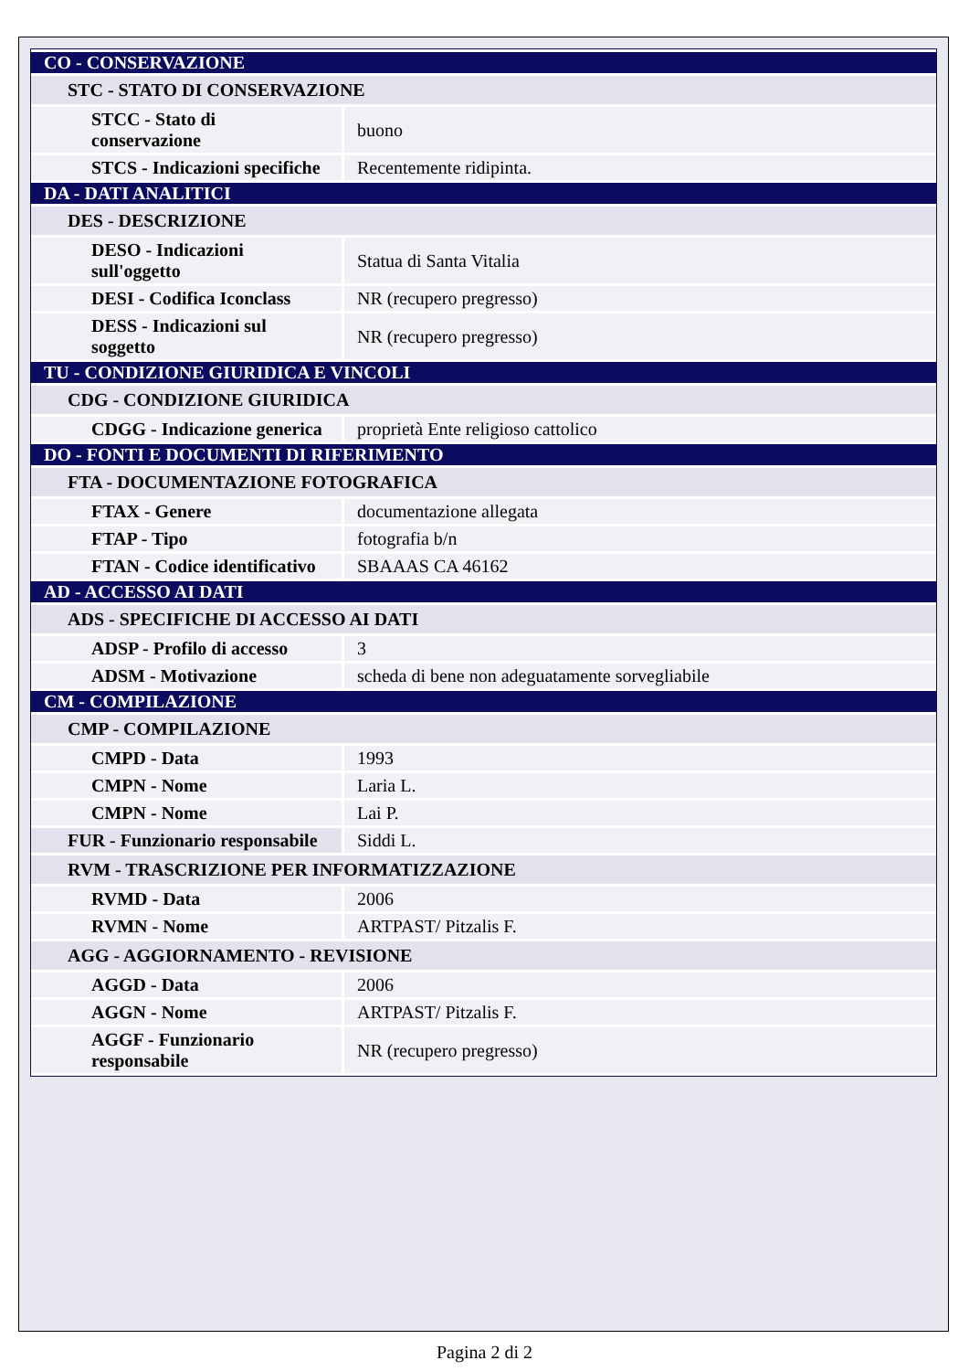| CO - CONSERVAZIONE | |
| STC - STATO DI CONSERVAZIONE | |
| STCC - Stato di conservazione | buono |
| STCS - Indicazioni specifiche | Recentemente ridipinta. |
| DA - DATI ANALITICI | |
| DES - DESCRIZIONE | |
| DESO - Indicazioni sull'oggetto | Statua di Santa Vitalia |
| DESI - Codifica Iconclass | NR (recupero pregresso) |
| DESS - Indicazioni sul soggetto | NR (recupero pregresso) |
| TU - CONDIZIONE GIURIDICA E VINCOLI | |
| CDG - CONDIZIONE GIURIDICA | |
| CDGG - Indicazione generica | proprietà Ente religioso cattolico |
| DO - FONTI E DOCUMENTI DI RIFERIMENTO | |
| FTA - DOCUMENTAZIONE FOTOGRAFICA | |
| FTAX - Genere | documentazione allegata |
| FTAP - Tipo | fotografia b/n |
| FTAN - Codice identificativo | SBAAAS CA 46162 |
| AD - ACCESSO AI DATI | |
| ADS - SPECIFICHE DI ACCESSO AI DATI | |
| ADSP - Profilo di accesso | 3 |
| ADSM - Motivazione | scheda di bene non adeguatamente sorvegliabile |
| CM - COMPILAZIONE | |
| CMP - COMPILAZIONE | |
| CMPD - Data | 1993 |
| CMPN - Nome | Laria L. |
| CMPN - Nome | Lai P. |
| FUR - Funzionario responsabile | Siddi L. |
| RVM - TRASCRIZIONE PER INFORMATIZZAZIONE | |
| RVMD - Data | 2006 |
| RVMN - Nome | ARTPAST/ Pitzalis F. |
| AGG - AGGIORNAMENTO - REVISIONE | |
| AGGD - Data | 2006 |
| AGGN - Nome | ARTPAST/ Pitzalis F. |
| AGGF - Funzionario responsabile | NR (recupero pregresso) |
Pagina 2 di 2